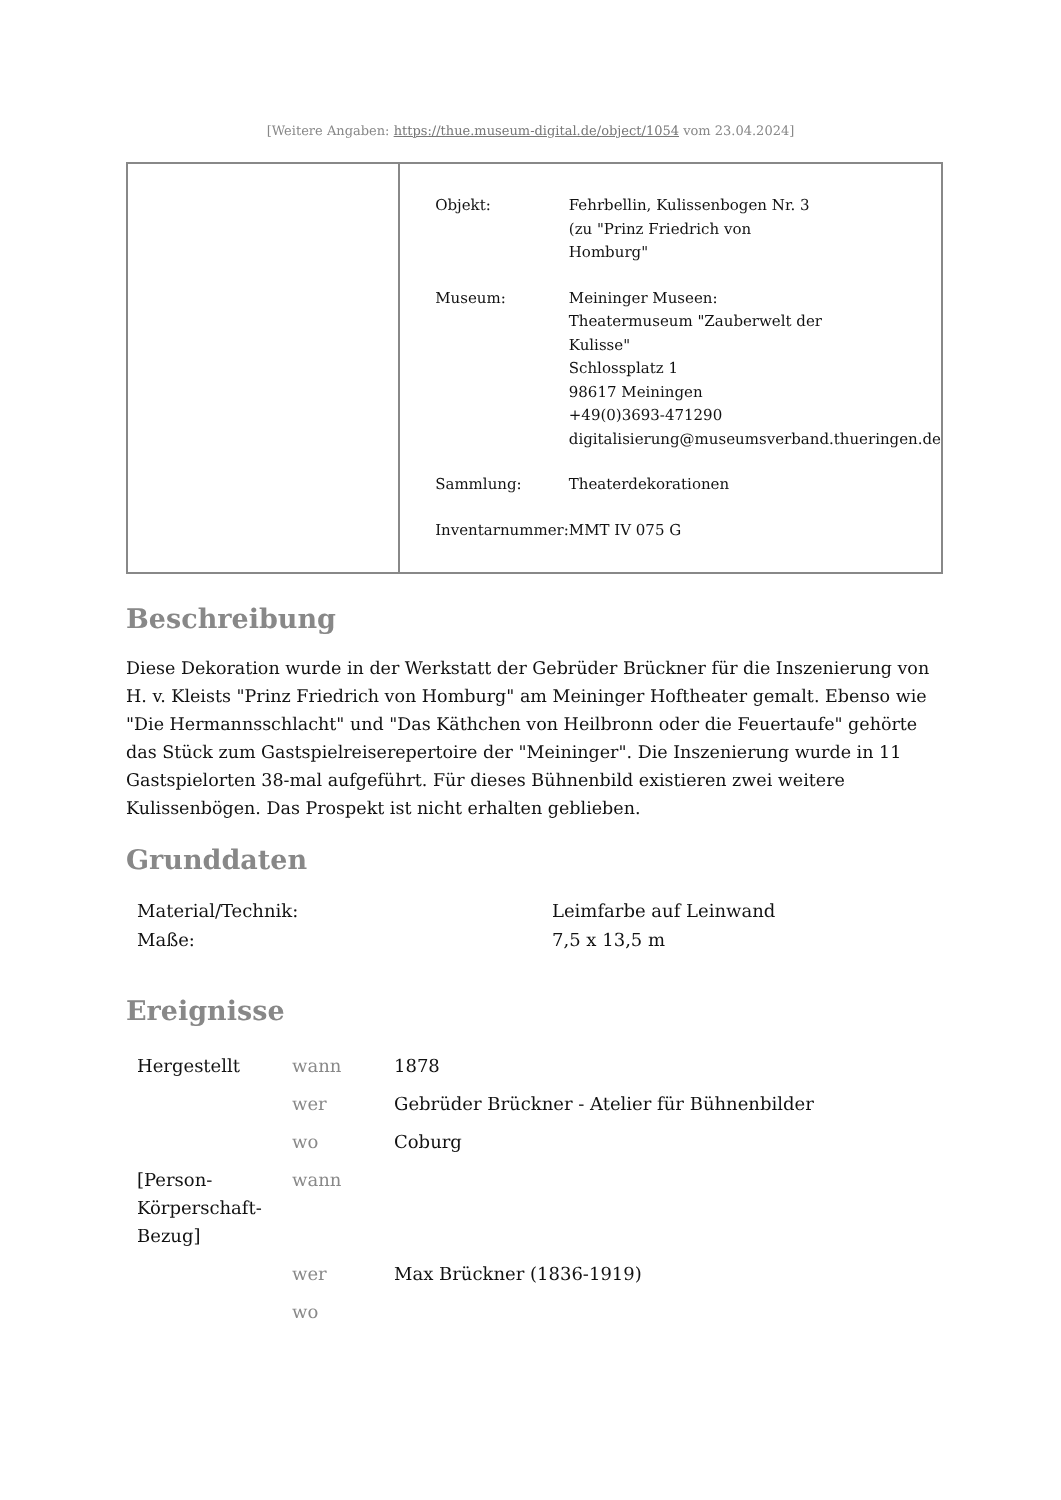[Weitere Angaben: https://thue.museum-digital.de/object/1054 vom 23.04.2024]
| Objekt: | Fehrbellin, Kulissenbogen Nr. 3 (zu "Prinz Friedrich von Homburg" |
| Museum: | Meininger Museen: Theatermuseum "Zauberwelt der Kulisse" Schlossplatz 1 98617 Meiningen +49(0)3693-471290 digitalisierung@museumsverband.thueringen.de |
| Sammlung: | Theaterdekorationen |
| Inventarnummer: | MMT IV 075 G |
Beschreibung
Diese Dekoration wurde in der Werkstatt der Gebrüder Brückner für die Inszenierung von H. v. Kleists "Prinz Friedrich von Homburg" am Meininger Hoftheater gemalt. Ebenso wie "Die Hermannsschlacht" und "Das Käthchen von Heilbronn oder die Feuertaufe" gehörte das Stück zum Gastspielreiserepertoire der "Meininger". Die Inszenierung wurde in 11 Gastspielorten 38-mal aufgeführt. Für dieses Bühnenbild existieren zwei weitere Kulissenbögen. Das Prospekt ist nicht erhalten geblieben.
Grunddaten
| Material/Technik: | Leimfarbe auf Leinwand |
| Maße: | 7,5 x 13,5 m |
Ereignisse
| Hergestellt | wann | 1878 |
| | wer | Gebrüder Brückner - Atelier für Bühnenbilder |
| | wo | Coburg |
| [Person-Körperschaft-Bezug] | wann | |
| | wer | Max Brückner (1836-1919) |
| | wo | |